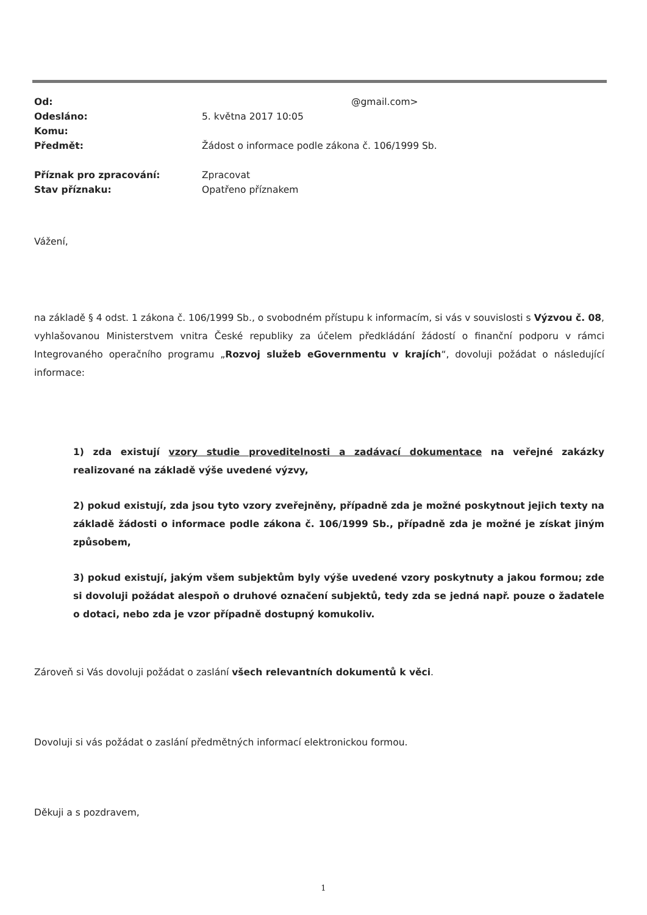| Od: | @gmail.com> |
| Odesláno: | 5. května 2017 10:05 |
| Komu: | |
| Předmět: | Žádost o informace podle zákona č. 106/1999 Sb. |
| Příznak pro zpracování: | Zpracovat |
| Stav příznaku: | Opatřeno příznakem |
Vážení,
na základě § 4 odst. 1 zákona č. 106/1999 Sb., o svobodném přístupu k informacím, si vás v souvislosti s Výzvou č. 08, vyhlašovanou Ministerstvem vnitra České republiky za účelem předkládání žádostí o finanční podporu v rámci Integrovaného operačního programu „Rozvoj služeb eGovernmentu v krajích“, dovoluji požádat o následující informace:
1) zda existují vzory studie proveditelnosti a zadávací dokumentace na veřejné zakázky realizované na základě výše uvedené výzvy,
2) pokud existují, zda jsou tyto vzory zveřejněny, případně zda je možné poskytnout jejich texty na základě žádosti o informace podle zákona č. 106/1999 Sb., případně zda je možné je získat jiným způsobem,
3) pokud existují, jakým všem subjektům byly výše uvedené vzory poskytnuty a jakou formou; zde si dovoluji požádat alespoň o druhové označení subjektů, tedy zda se jedná např. pouze o žadatele o dotaci, nebo zda je vzor případně dostupný komukoliv.
Zároveň si Vás dovoluji požádat o zaslání všech relevantních dokumentů k věci.
Dovoluji si vás požádat o zaslání předmětných informací elektronickou formou.
Děkuji a s pozdravem,
1